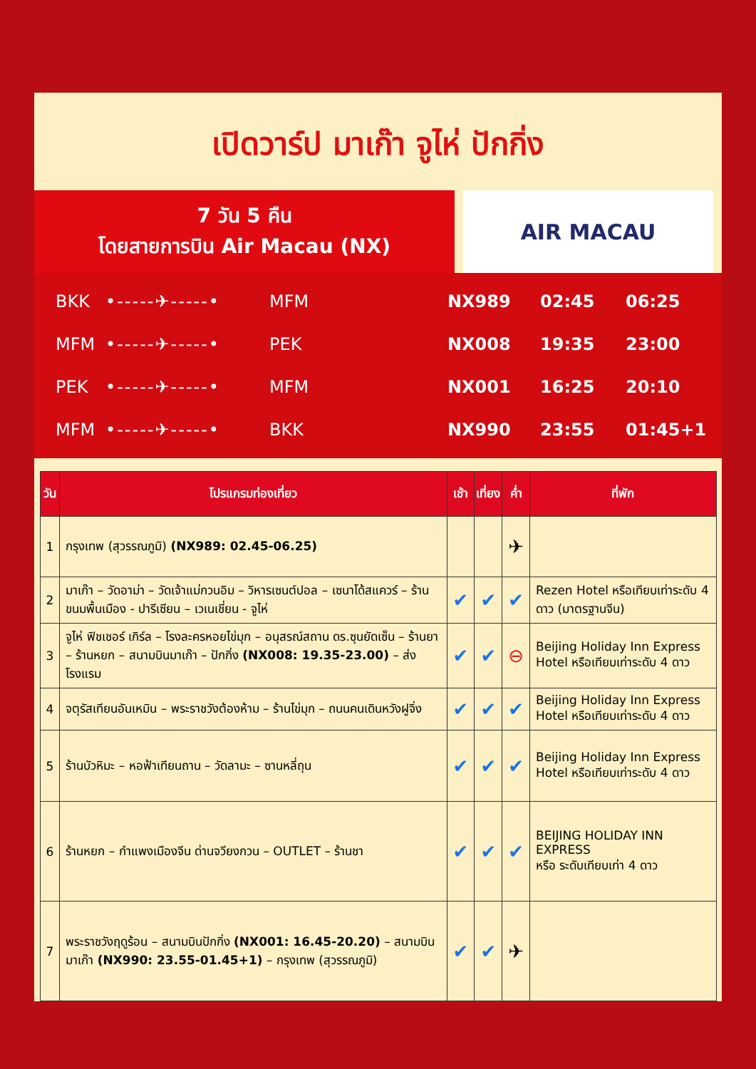เปิดวาร์ป มาเก๊า จูไห่ ปักกิ่ง
7 วัน 5 คืน
โดยสายการบิน Air Macau (NX)
AIR MACAU
BKK •-----✈-----• MFM NX989 02:45 06:25
MFM •-----✈-----• PEK NX008 19:35 23:00
PEK •-----✈-----• MFM NX001 16:25 20:10
MFM •-----✈-----• BKK NX990 23:55 01:45+1
| วัน | โปรแกรมท่องเที่ยว | เช้า | เที่ยง | ค่ำ | ที่พัก |
| --- | --- | --- | --- | --- | --- |
| 1 | กรุงเทพ (สุวรรณภูมิ) (NX989: 02.45-06.25) | | | ✈ | |
| 2 | มาเก๊า – วัดอาม่า – วัดเจ้าแม่กวนอิม – วิหารเซนต์ปอล – เซนาโด้สแควร์ – ร้านขนมพื้นเมือง - ปารีเซียน – เวเนเชี่ยน - จูไห่ | ✔ | ✔ | ✔ | Rezen Hotel หรือเทียบเท่าระดับ 4 ดาว (มาตรฐานจีน) |
| 3 | จูไห่ ฟิชเชอร์ เกิร์ล – โรงละครหอยไข่มุก – อนุสรณ์สถาน ดร.ซุนยัดเซ็น – ร้านยา – ร้านหยก – สนามบินมาเก๊า – ปักกิ่ง (NX008: 19.35-23.00) – ส่งโรงแรม | ✔ | ✔ | ⊖ | Beijing Holiday Inn Express Hotel หรือเทียบเท่าระดับ 4 ดาว |
| 4 | จตุรัสเทียนอันเหมิน – พระราชวังต้องห้าม – ร้านไข่มุก – ถนนคนเดินหวังฝูจิ่ง | ✔ | ✔ | ✔ | Beijing Holiday Inn Express Hotel หรือเทียบเท่าระดับ 4 ดาว |
| 5 | ร้านบัวหิมะ – หอฟ้าเทียนถาน – วัดลามะ – ซานหลี่ถุน | ✔ | ✔ | ✔ | Beijing Holiday Inn Express Hotel หรือเทียบเท่าระดับ 4 ดาว |
| 6 | ร้านหยก – กำแพงเมืองจีน ด่านจวียงกวน – OUTLET – ร้านชา | ✔ | ✔ | ✔ | BEIJING HOLIDAY INN EXPRESS หรือ ระดับเทียบเท่า 4 ดาว |
| 7 | พระราชวังฤดูร้อน – สนามบินปักกิ่ง (NX001: 16.45-20.20) – สนามบินมาเก๊า (NX990: 23.55-01.45+1) – กรุงเทพ (สุวรรณภูมิ) | ✔ | ✔ | ✈ | |